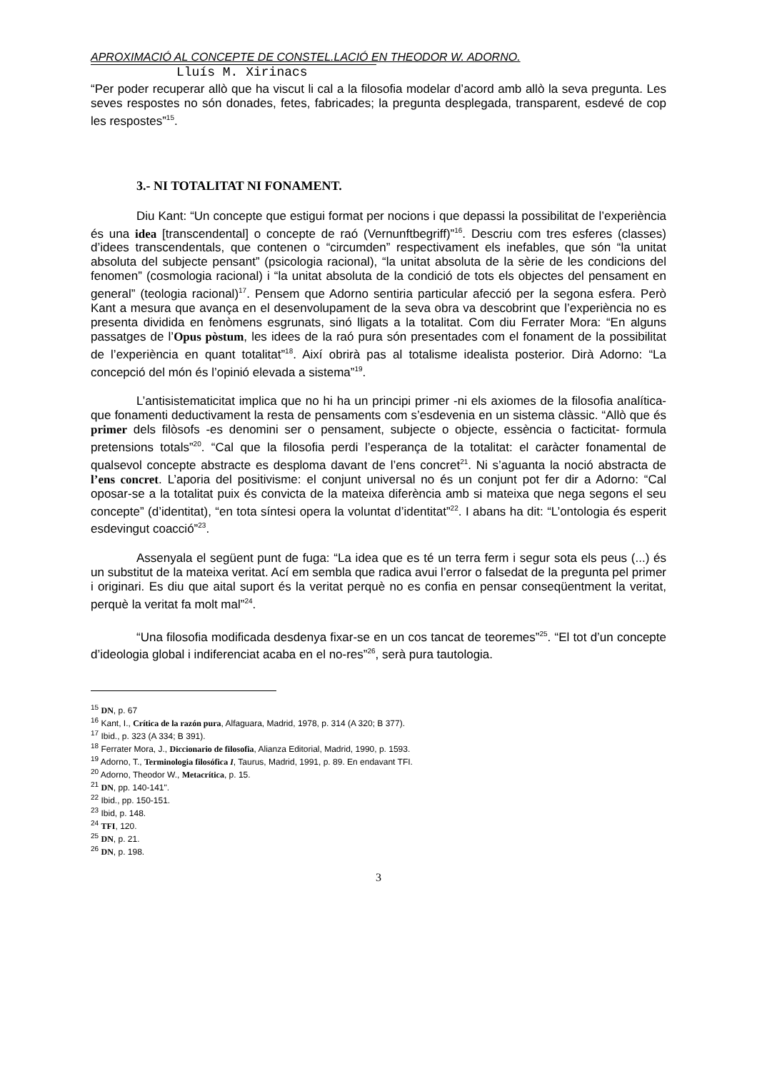APROXIMACIÓ AL CONCEPTE DE CONSTEL.LACIÓ EN THEODOR W. ADORNO.
Lluís M. Xirinacs
“Per poder recuperar allò que ha viscut li cal a la filosofia modelar d’acord amb allò la seva pregunta. Les seves respostes no són donades, fetes, fabricades; la pregunta desplegada, transparent, esdevé de cop les respostes”<sup>15</sup>.
3.- NI TOTALITAT NI FONAMENT.
Diu Kant: “Un concepte que estigui format per nocions i que depassi la possibilitat de l’experiència és una idea [transcendental] o concepte de raó (Vernunftbegriff)”<sup>16</sup>. Descriu com tres esferes (classes) d’idees transcendentals, que contenen o “circumden” respectivament els inefables, que són “la unitat absoluta del subjecte pensant” (psicologia racional), “la unitat absoluta de la sèrie de les condicions del fenomen” (cosmologia racional) i “la unitat absoluta de la condició de tots els objectes del pensament en general” (teologia racional)<sup>17</sup>. Pensem que Adorno sentiria particular afecció per la segona esfera. Però Kant a mesura que avança en el desenvolupament de la seva obra va descobrint que l’experiència no es presenta dividida en fenòmens esgrunats, sinó lligats a la totalitat. Com diu Ferrater Mora: “En alguns passatges de l’Opus pòstum, les idees de la raó pura són presentades com el fonament de la possibilitat de l’experiència en quant totalitat”<sup>18</sup>. Així obrirà pas al totalisme idealista posterior. Dirà Adorno: “La concepció del món és l’opinió elevada a sistema”<sup>19</sup>.
L’antisistematicitat implica que no hi ha un principi primer -ni els axiomes de la filosofia analítica- que fonamenti deductivament la resta de pensaments com s’esdevenia en un sistema clàssic. “Allò que és primer dels filòsofs -es denomini ser o pensament, subjecte o objecte, essència o facticitat- formula pretensions totals”<sup>20</sup>. “Cal que la filosofia perdi l’esperança de la totalitat: el caràcter fonamental de qualsevol concepte abstracte es desploma davant de l’ens concret<sup>21</sup>. Ni s’aguanta la noció abstracta de l’ens concret. L’aporia del positivisme: el conjunt universal no és un conjunt pot fer dir a Adorno: “Cal oposar-se a la totalitat puix és convicta de la mateixa diferència amb si mateixa que nega segons el seu concepte” (d’identitat), “en tota síntesi opera la voluntat d’identitat”<sup>22</sup>. I abans ha dit: “L’ontologia és esperit esdevingut coacció”<sup>23</sup>.
Assenyala el següent punt de fuga: “La idea que es té un terra ferm i segur sota els peus (...) és un substitut de la mateixa veritat. Ací em sembla que radica avui l’error o falsedat de la pregunta pel primer i originari. Es diu que aital suport és la veritat perquè no es confia en pensar conseqüentment la veritat, perquè la veritat fa molt mal”<sup>24</sup>.
“Una filosofia modificada desdenya fixar-se en un cos tancat de teoremes”<sup>25</sup>. “El tot d’un concepte d’ideologia global i indiferenciat acaba en el no-res”<sup>26</sup>, serà pura tautologia.
<sup>15</sup> DN, p. 67
<sup>16</sup> Kant, I., Crítica de la razón pura, Alfaguara, Madrid, 1978, p. 314 (A 320; B 377).
<sup>17</sup> Ibid., p. 323 (A 334; B 391).
<sup>18</sup> Ferrater Mora, J., Diccionario de filosofia, Alianza Editorial, Madrid, 1990, p. 1593.
<sup>19</sup> Adorno, T., Terminologia filosófica I, Taurus, Madrid, 1991, p. 89. En endavant TFI.
<sup>20</sup> Adorno, Theodor W., Metacrítica, p. 15.
<sup>21</sup> DN, pp. 140-141".
<sup>22</sup> Ibid., pp. 150-151.
<sup>23</sup> Ibid, p. 148.
<sup>24</sup> TFI, 120.
<sup>25</sup> DN, p. 21.
<sup>26</sup> DN, p. 198.
3